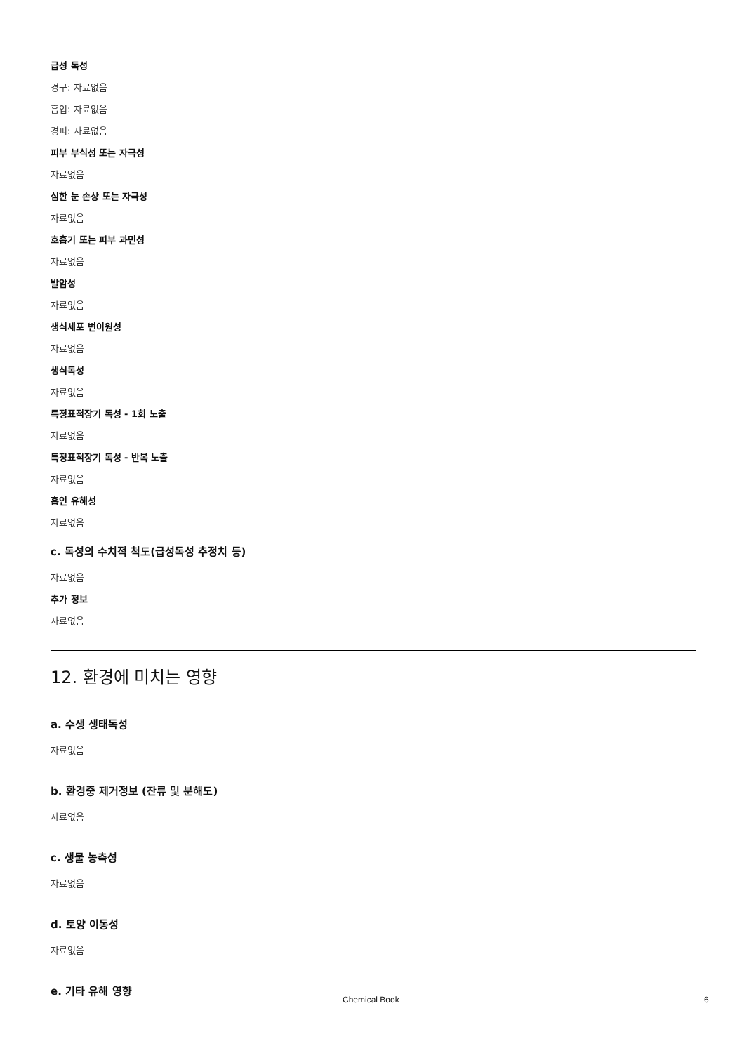급성 독성
경구: 자료없음
흡입: 자료없음
경피: 자료없음
피부 부식성 또는 자극성
자료없음
심한 눈 손상 또는 자극성
자료없음
호흡기 또는 피부 과민성
자료없음
발암성
자료없음
생식세포 변이원성
자료없음
생식독성
자료없음
특정표적장기 독성 - 1회 노출
자료없음
특정표적장기 독성 - 반복 노출
자료없음
흡인 유해성
자료없음
c. 독성의 수치적 척도(급성독성 추정치 등)
자료없음
추가 정보
자료없음
12. 환경에 미치는 영향
a. 수생 생태독성
자료없음
b. 환경중 제거정보 (잔류 및 분해도)
자료없음
c. 생물 농축성
자료없음
d. 토양 이동성
자료없음
e. 기타 유해 영향
Chemical Book 6